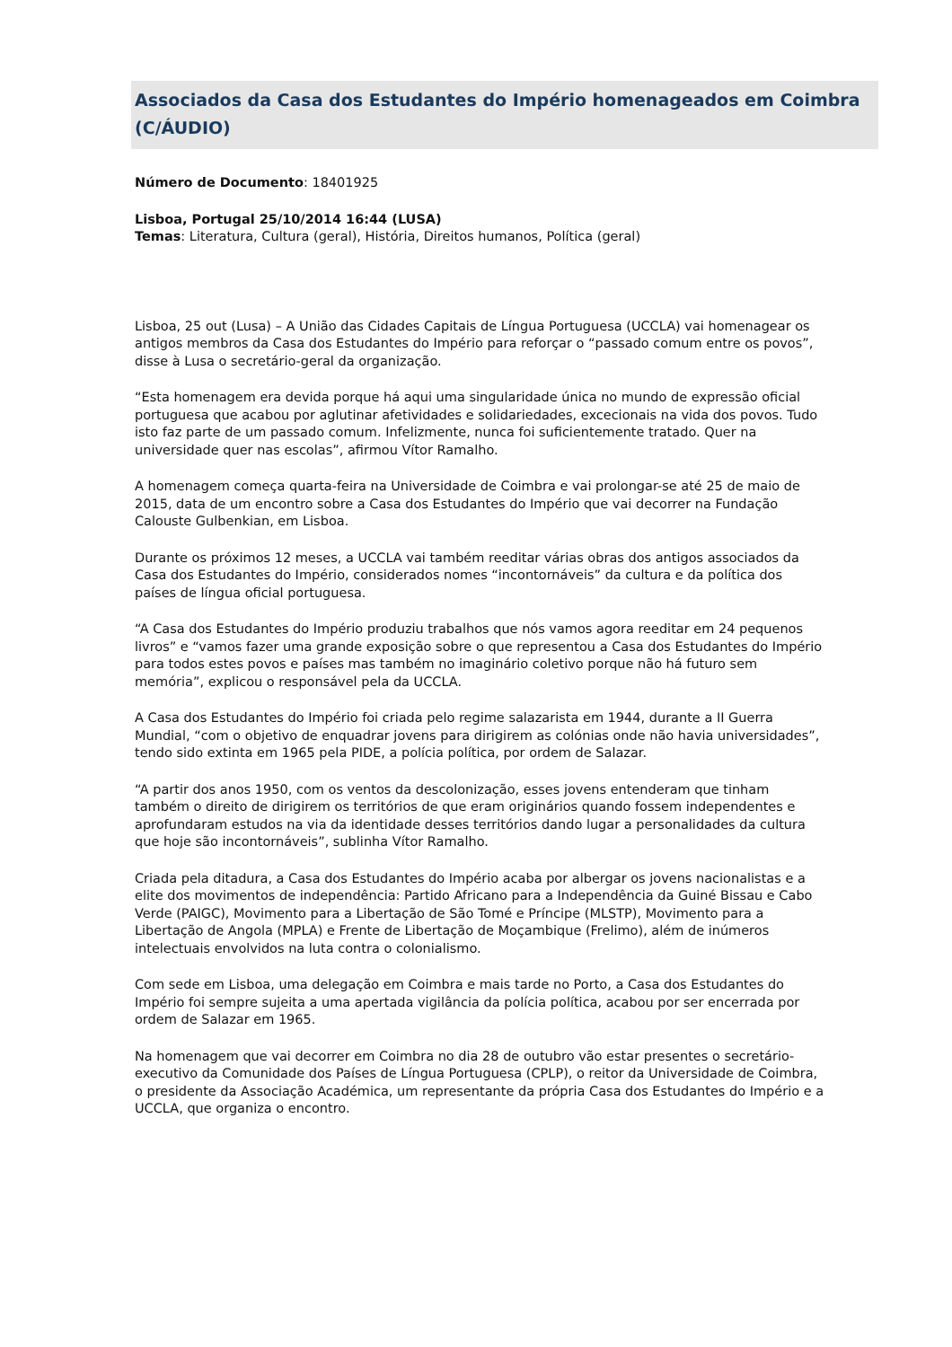Associados da Casa dos Estudantes do Império homenageados em Coimbra (C/ÁUDIO)
Número de Documento: 18401925
Lisboa, Portugal 25/10/2014 16:44 (LUSA)
Temas: Literatura, Cultura (geral), História, Direitos humanos, Política (geral)
Lisboa, 25 out (Lusa) – A União das Cidades Capitais de Língua Portuguesa (UCCLA) vai homenagear os antigos membros da Casa dos Estudantes do Império para reforçar o “passado comum entre os povos”, disse à Lusa o secretário-geral da organização.
“Esta homenagem era devida porque há aqui uma singularidade única no mundo de expressão oficial portuguesa que acabou por aglutinar afetividades e solidariedades, excecionais na vida dos povos. Tudo isto faz parte de um passado comum. Infelizmente, nunca foi suficientemente tratado. Quer na universidade quer nas escolas”, afirmou Vítor Ramalho.
A homenagem começa quarta-feira na Universidade de Coimbra e vai prolongar-se até 25 de maio de 2015, data de um encontro sobre a Casa dos Estudantes do Império que vai decorrer na Fundação Calouste Gulbenkian, em Lisboa.
Durante os próximos 12 meses, a UCCLA vai também reeditar várias obras dos antigos associados da Casa dos Estudantes do Império, considerados nomes “incontornáveis” da cultura e da política dos países de língua oficial portuguesa.
“A Casa dos Estudantes do Império produziu trabalhos que nós vamos agora reeditar em 24 pequenos livros” e “vamos fazer uma grande exposição sobre o que representou a Casa dos Estudantes do Império para todos estes povos e países mas também no imaginário coletivo porque não há futuro sem memória”, explicou o responsável pela da UCCLA.
A Casa dos Estudantes do Império foi criada pelo regime salazarista em 1944, durante a II Guerra Mundial, “com o objetivo de enquadrar jovens para dirigirem as colónias onde não havia universidades”, tendo sido extinta em 1965 pela PIDE, a polícia política, por ordem de Salazar.
“A partir dos anos 1950, com os ventos da descolonização, esses jovens entenderam que tinham também o direito de dirigirem os territórios de que eram originários quando fossem independentes e aprofundaram estudos na via da identidade desses territórios dando lugar a personalidades da cultura que hoje são incontornáveis”, sublinha Vítor Ramalho.
Criada pela ditadura, a Casa dos Estudantes do Império acaba por albergar os jovens nacionalistas e a elite dos movimentos de independência: Partido Africano para a Independência da Guiné Bissau e Cabo Verde (PAIGC), Movimento para a Libertação de São Tomé e Príncipe (MLSTP), Movimento para a Libertação de Angola (MPLA) e Frente de Libertação de Moçambique (Frelimo), além de inúmeros intelectuais envolvidos na luta contra o colonialismo.
Com sede em Lisboa, uma delegação em Coimbra e mais tarde no Porto, a Casa dos Estudantes do Império foi sempre sujeita a uma apertada vigilância da polícia política, acabou por ser encerrada por ordem de Salazar em 1965.
Na homenagem que vai decorrer em Coimbra no dia 28 de outubro vão estar presentes o secretário-executivo da Comunidade dos Países de Língua Portuguesa (CPLP), o reitor da Universidade de Coimbra, o presidente da Associação Académica, um representante da própria Casa dos Estudantes do Império e a UCCLA, que organiza o encontro.